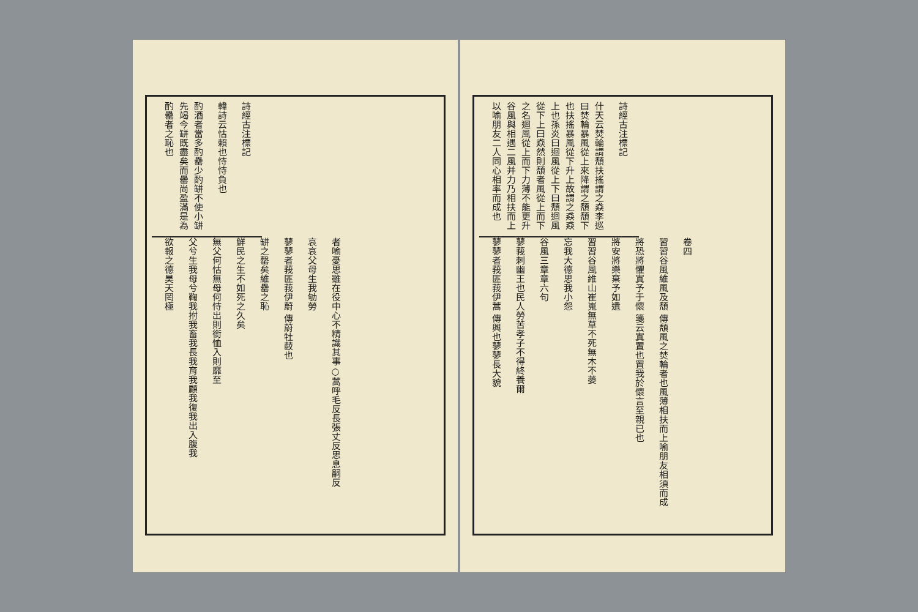詩經古注標記
韓詩云怙賴也恃恃負也
酌酒者當多酌罍少酌缾不使小缾先竭今缾既盡矣而罍尚盈滿是為酌罍者之恥也
者喻憂思雖在役中心不精識其事○蒿呼毛反長張丈反思息嗣反
哀哀父母生我劬勞
蓼蓼者莪匪莪伊蔚 傳蔚牡菣也
缾之罄矣維罍之恥
鮮民之生不如死之久矣
無父何怙無母何恃出則銜恤入則靡至
父兮生我母兮鞠我拊我畜我長我育我顧我復我出入腹我
欲報之德昊天罔極
詩經古注標記
什天云焚輪謂頽扶搖謂之猋李巡曰焚輪暴風從上來降謂之頽頽下也扶搖暴風從下升上故謂之猋猋上也孫炎曰迴風從上下曰頽迴風從下上曰猋然則頽者風從上而下之名迴風從上而下力薄不能更升谷風與相遇二風并力乃相扶而上以喻朋友二人同心相率而成也
卷四
習習谷風維風及頽 傳頽風之焚輪者也風薄相扶而上喻朋友相須而成
將恐將懼寘予于懷 箋云寘置也置我於懷言至親已也
將安將樂棄予如遺
習習谷風維山崔嵬無草不死無木不萎
忘我大德思我小怨
谷風三章章六句
蓼莪刺幽王也民人勞苦孝子不得終養爾
蓼蓼者莪匪莪伊蒿 傳興也蓼蓼長大貌